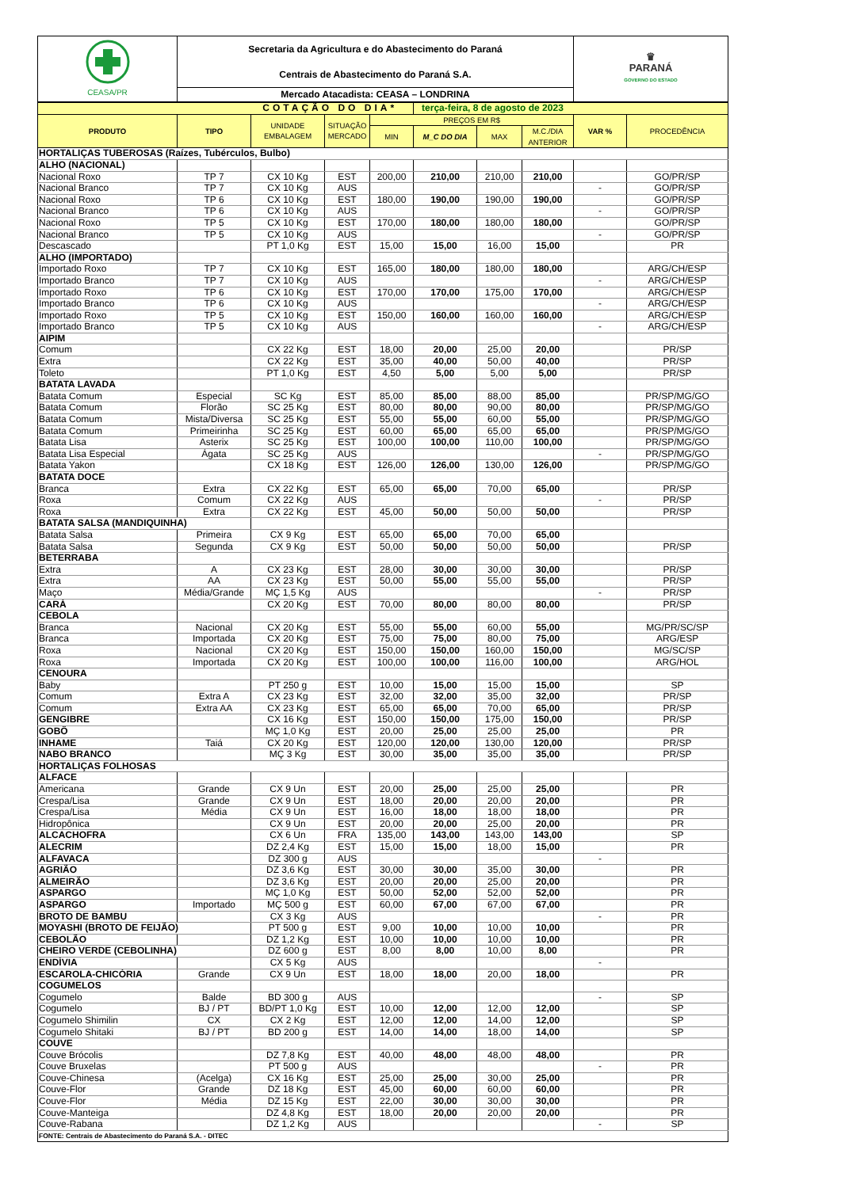| CEASA/PR | Secretaria da Agricultura e do Abastecimento do Paraná Centrais de Abastecimento do Paraná S.A. | ♛ PARANÁ GOVERNO DO ESTADO |
| | Mercado Atacadista: CEASA – LONDRINA | |
| COTAÇÃO DO DIA* | | | | | terça-feira, 8 de agosto de 2023 | | | | |
| PRODUTO | TIPO | UNIDADE EMBALAGEM | SITUAÇÃO MERCADO | PREÇOS EM R$ | | | | VAR % | PROCEDÊNCIA |
| | | | | MIN | M_C DO DIA | MAX | M.C./DIA ANTERIOR | | |
| HORTALIÇAS TUBEROSAS (Raízes, Tubérculos, Bulbo) | | | | | | | | | |
| ALHO (NACIONAL) | | | | | | | | | |
| Nacional Roxo | TP 7 | CX 10 Kg | EST | 200,00 | 210,00 | 210,00 | 210,00 | | GO/PR/SP |
| Nacional Branco | TP 7 | CX 10 Kg | AUS | | | | | - | GO/PR/SP |
| Nacional Roxo | TP 6 | CX 10 Kg | EST | 180,00 | 190,00 | 190,00 | 190,00 | | GO/PR/SP |
| Nacional Branco | TP 6 | CX 10 Kg | AUS | | | | | - | GO/PR/SP |
| Nacional Roxo | TP 5 | CX 10 Kg | EST | 170,00 | 180,00 | 180,00 | 180,00 | | GO/PR/SP |
| Nacional Branco | TP 5 | CX 10 Kg | AUS | | | | | - | GO/PR/SP |
| Descascado | | PT 1,0 Kg | EST | 15,00 | 15,00 | 16,00 | 15,00 | | PR |
| ALHO (IMPORTADO) | | | | | | | | | |
| Importado Roxo | TP 7 | CX 10 Kg | EST | 165,00 | 180,00 | 180,00 | 180,00 | | ARG/CH/ESP |
| Importado Branco | TP 7 | CX 10 Kg | AUS | | | | | - | ARG/CH/ESP |
| Importado Roxo | TP 6 | CX 10 Kg | EST | 170,00 | 170,00 | 175,00 | 170,00 | | ARG/CH/ESP |
| Importado Branco | TP 6 | CX 10 Kg | AUS | | | | | - | ARG/CH/ESP |
| Importado Roxo | TP 5 | CX 10 Kg | EST | 150,00 | 160,00 | 160,00 | 160,00 | | ARG/CH/ESP |
| Importado Branco | TP 5 | CX 10 Kg | AUS | | | | | - | ARG/CH/ESP |
| AIPIM | | | | | | | | | |
| Comum | | CX 22 Kg | EST | 18,00 | 20,00 | 25,00 | 20,00 | | PR/SP |
| Extra | | CX 22 Kg | EST | 35,00 | 40,00 | 50,00 | 40,00 | | PR/SP |
| Toleto | | PT 1,0 Kg | EST | 4,50 | 5,00 | 5,00 | 5,00 | | PR/SP |
| BATATA LAVADA | | | | | | | | | |
| Batata Comum | Especial | SC Kg | EST | 85,00 | 85,00 | 88,00 | 85,00 | | PR/SP/MG/GO |
| Batata Comum | Florão | SC 25 Kg | EST | 80,00 | 80,00 | 90,00 | 80,00 | | PR/SP/MG/GO |
| Batata Comum | Mista/Diversa | SC 25 Kg | EST | 55,00 | 55,00 | 60,00 | 55,00 | | PR/SP/MG/GO |
| Batata Comum | Primeirinha | SC 25 Kg | EST | 60,00 | 65,00 | 65,00 | 65,00 | | PR/SP/MG/GO |
| Batata Lisa | Asterix | SC 25 Kg | EST | 100,00 | 100,00 | 110,00 | 100,00 | | PR/SP/MG/GO |
| Batata Lisa Especial | Ágata | SC 25 Kg | AUS | | | | | - | PR/SP/MG/GO |
| Batata Yakon | | CX 18 Kg | EST | 126,00 | 126,00 | 130,00 | 126,00 | | PR/SP/MG/GO |
| BATATA DOCE | | | | | | | | | |
| Branca | Extra | CX 22 Kg | EST | 65,00 | 65,00 | 70,00 | 65,00 | | PR/SP |
| Roxa | Comum | CX 22 Kg | AUS | | | | | - | PR/SP |
| Roxa | Extra | CX 22 Kg | EST | 45,00 | 50,00 | 50,00 | 50,00 | | PR/SP |
| BATATA SALSA (MANDIQUINHA) | | | | | | | | | |
| Batata Salsa | Primeira | CX 9 Kg | EST | 65,00 | 65,00 | 70,00 | 65,00 | | |
| Batata Salsa | Segunda | CX 9 Kg | EST | 50,00 | 50,00 | 50,00 | 50,00 | | PR/SP |
| BETERRABA | | | | | | | | | |
| Extra | A | CX 23 Kg | EST | 28,00 | 30,00 | 30,00 | 30,00 | | PR/SP |
| Extra | AA | CX 23 Kg | EST | 50,00 | 55,00 | 55,00 | 55,00 | | PR/SP |
| Maço | Média/Grande | MÇ 1,5 Kg | AUS | | | | | - | PR/SP |
| CARÁ | | CX 20 Kg | EST | 70,00 | 80,00 | 80,00 | 80,00 | | PR/SP |
| CEBOLA | | | | | | | | | |
| Branca | Nacional | CX 20 Kg | EST | 55,00 | 55,00 | 60,00 | 55,00 | | MG/PR/SC/SP |
| Branca | Importada | CX 20 Kg | EST | 75,00 | 75,00 | 80,00 | 75,00 | | ARG/ESP |
| Roxa | Nacional | CX 20 Kg | EST | 150,00 | 150,00 | 160,00 | 150,00 | | MG/SC/SP |
| Roxa | Importada | CX 20 Kg | EST | 100,00 | 100,00 | 116,00 | 100,00 | | ARG/HOL |
| CENOURA | | | | | | | | | |
| Baby | | PT 250 g | EST | 10,00 | 15,00 | 15,00 | 15,00 | | SP |
| Comum | Extra A | CX 23 Kg | EST | 32,00 | 32,00 | 35,00 | 32,00 | | PR/SP |
| Comum | Extra AA | CX 23 Kg | EST | 65,00 | 65,00 | 70,00 | 65,00 | | PR/SP |
| GENGIBRE | | CX 16 Kg | EST | 150,00 | 150,00 | 175,00 | 150,00 | | PR/SP |
| GOBÔ | | MÇ 1,0 Kg | EST | 20,00 | 25,00 | 25,00 | 25,00 | | PR |
| INHAME | Taiá | CX 20 Kg | EST | 120,00 | 120,00 | 130,00 | 120,00 | | PR/SP |
| NABO BRANCO | | MÇ 3 Kg | EST | 30,00 | 35,00 | 35,00 | 35,00 | | PR/SP |
| HORTALIÇAS FOLHOSAS | | | | | | | | | |
| ALFACE | | | | | | | | | |
| Americana | Grande | CX 9 Un | EST | 20,00 | 25,00 | 25,00 | 25,00 | | PR |
| Crespa/Lisa | Grande | CX 9 Un | EST | 18,00 | 20,00 | 20,00 | 20,00 | | PR |
| Crespa/Lisa | Média | CX 9 Un | EST | 16,00 | 18,00 | 18,00 | 18,00 | | PR |
| Hidropônica | | CX 9 Un | EST | 20,00 | 20,00 | 25,00 | 20,00 | | PR |
| ALCACHOFRA | | CX 6 Un | FRA | 135,00 | 143,00 | 143,00 | 143,00 | | SP |
| ALECRIM | | DZ 2,4 Kg | EST | 15,00 | 15,00 | 18,00 | 15,00 | | PR |
| ALFAVACA | | DZ 300 g | AUS | | | | | - | |
| AGRIÃO | | DZ 3,6 Kg | EST | 30,00 | 30,00 | 35,00 | 30,00 | | PR |
| ALMEIRÃO | | DZ 3,6 Kg | EST | 20,00 | 20,00 | 25,00 | 20,00 | | PR |
| ASPARGO | | MÇ 1,0 Kg | EST | 50,00 | 52,00 | 52,00 | 52,00 | | PR |
| ASPARGO | Importado | MÇ 500 g | EST | 60,00 | 67,00 | 67,00 | 67,00 | | PR |
| BROTO DE BAMBU | | CX 3 Kg | AUS | | | | | - | PR |
| MOYASHI (BROTO DE FEIJÃO) | | PT 500 g | EST | 9,00 | 10,00 | 10,00 | 10,00 | | PR |
| CEBOLÃO | | DZ 1,2 Kg | EST | 10,00 | 10,00 | 10,00 | 10,00 | | PR |
| CHEIRO VERDE (CEBOLINHA) | | DZ 600 g | EST | 8,00 | 8,00 | 10,00 | 8,00 | | PR |
| ENDÍVIA | | CX 5 Kg | AUS | | | | | - | |
| ESCAROLA-CHICÓRIA | Grande | CX 9 Un | EST | 18,00 | 18,00 | 20,00 | 18,00 | | PR |
| COGUMELOS | | | | | | | | | |
| Cogumelo | Balde | BD 300 g | AUS | | | | | - | SP |
| Cogumelo | BJ / PT | BD/PT 1,0 Kg | EST | 10,00 | 12,00 | 12,00 | 12,00 | | SP |
| Cogumelo Shimilin | CX | CX 2 Kg | EST | 12,00 | 12,00 | 14,00 | 12,00 | | SP |
| Cogumelo Shitaki | BJ / PT | BD 200 g | EST | 14,00 | 14,00 | 18,00 | 14,00 | | SP |
| COUVE | | | | | | | | | |
| Couve Brócolis | | DZ 7,8 Kg | EST | 40,00 | 48,00 | 48,00 | 48,00 | | PR |
| Couve Bruxelas | | PT 500 g | AUS | | | | | - | PR |
| Couve-Chinesa | (Acelga) | CX 16 Kg | EST | 25,00 | 25,00 | 30,00 | 25,00 | | PR |
| Couve-Flor | Grande | DZ 18 Kg | EST | 45,00 | 60,00 | 60,00 | 60,00 | | PR |
| Couve-Flor | Média | DZ 15 Kg | EST | 22,00 | 30,00 | 30,00 | 30,00 | | PR |
| Couve-Manteiga | | DZ 4,8 Kg | EST | 18,00 | 20,00 | 20,00 | 20,00 | | PR |
| Couve-Rabana | | DZ 1,2 Kg | AUS | | | | | - | SP |
| FONTE: Centrais de Abastecimento do Paraná S.A. - DITEC | | | | | | | | | |